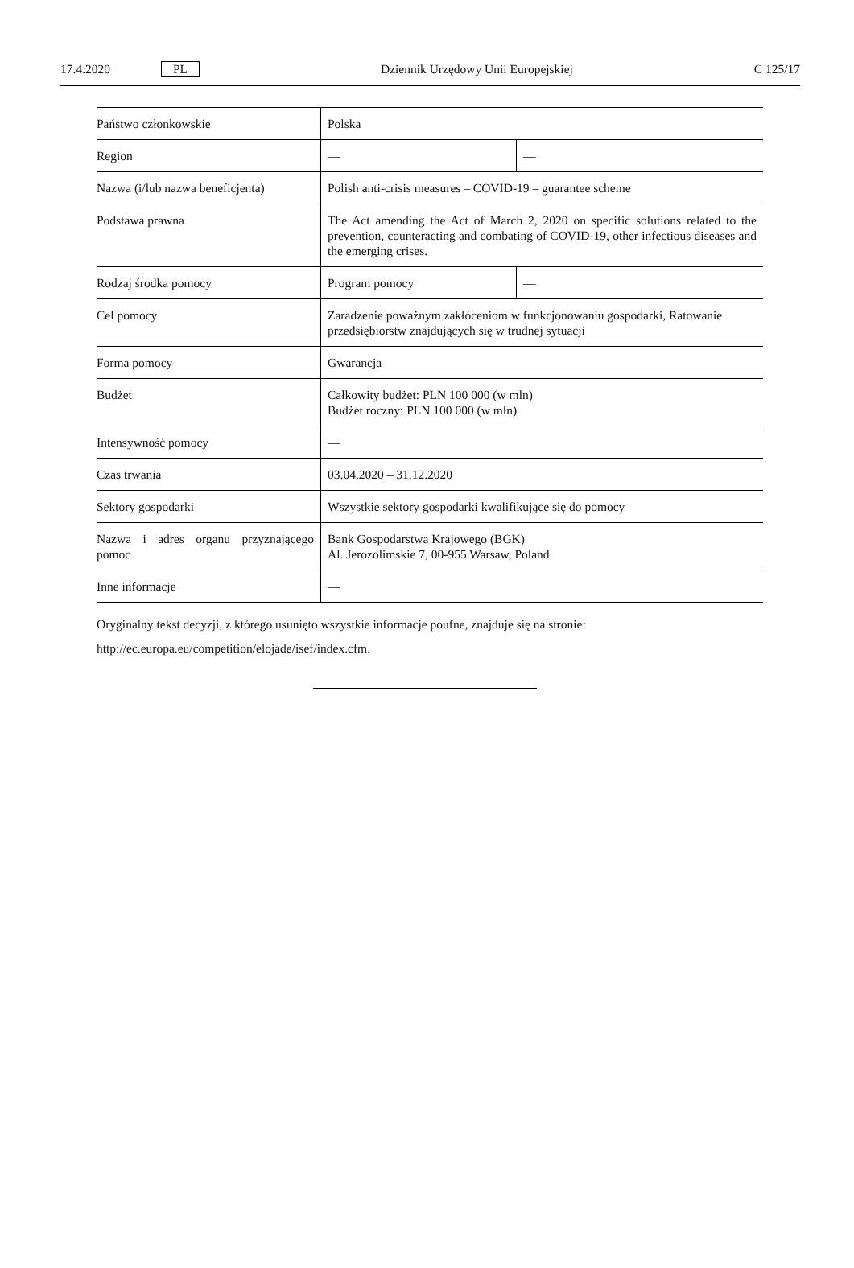17.4.2020 PL Dziennik Urzędowy Unii Europejskiej C 125/17
| Państwo członkowskie | Polska | |
| Region | — | — |
| Nazwa (i/lub nazwa beneficjenta) | Polish anti-crisis measures – COVID-19 – guarantee scheme | |
| Podstawa prawna | The Act amending the Act of March 2, 2020 on specific solutions related to the prevention, counteracting and combating of COVID-19, other infectious diseases and the emerging crises. | |
| Rodzaj środka pomocy | Program pomocy | — |
| Cel pomocy | Zaradzenie poważnym zakłóceniom w funkcjonowaniu gospodarki, Ratowanie przedsiębiorstw znajdujących się w trudnej sytuacji | |
| Forma pomocy | Gwarancja | |
| Budżet | Całkowity budżet: PLN 100 000 (w mln) Budżet roczny: PLN 100 000 (w mln) | |
| Intensywność pomocy | — | |
| Czas trwania | 03.04.2020 – 31.12.2020 | |
| Sektory gospodarki | Wszystkie sektory gospodarki kwalifikujące się do pomocy | |
| Nazwa i adres organu przyznającego pomoc | Bank Gospodarstwa Krajowego (BGK) Al. Jerozolimskie 7, 00-955 Warsaw, Poland | |
| Inne informacje | — | |
Oryginalny tekst decyzji, z którego usunięto wszystkie informacje poufne, znajduje się na stronie:
http://ec.europa.eu/competition/elojade/isef/index.cfm.